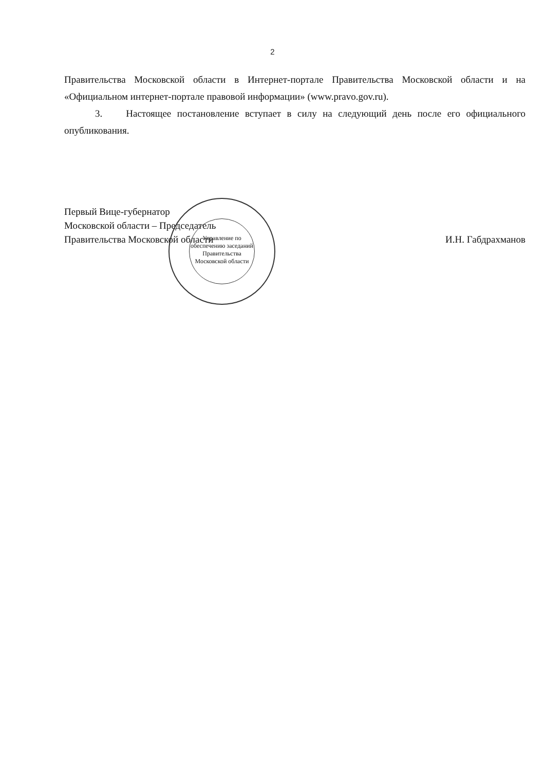2
Правительства Московской области в Интернет-портале Правительства Московской области и на «Официальном интернет-портале правовой информации» (www.pravo.gov.ru).
3. Настоящее постановление вступает в силу на следующий день после его официального опубликования.
Управление по обеспечению заседаний Правительства Московской области
Первый Вице-губернатор
Московской области – Председатель
Правительства Московской области
И.Н. Габдрахманов